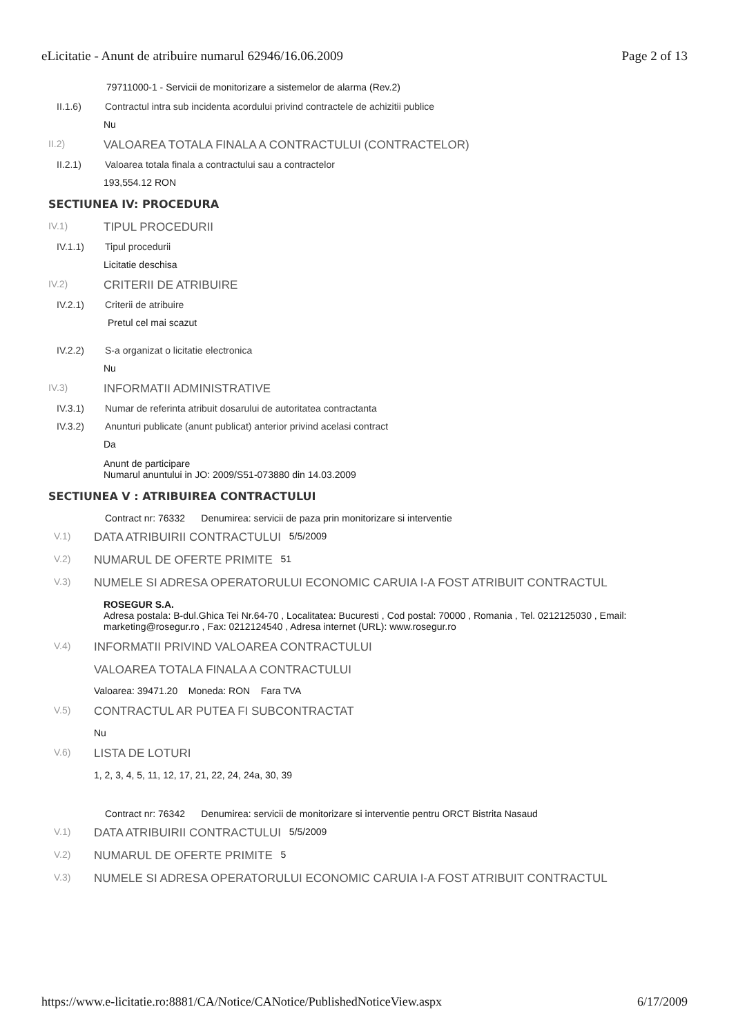eLicitatie - Anunt de atribuire numarul 62946/16.06.2009 Page 2 of 13
79711000-1 - Servicii de monitorizare a sistemelor de alarma (Rev.2)
II.1.6) Contractul intra sub incidenta acordului privind contractele de achizitii publice
Nu
II.2) VALOAREA TOTALA FINALA A CONTRACTULUI (CONTRACTELOR)
II.2.1) Valoarea totala finala a contractului sau a contractelor
193,554.12 RON
SECTIUNEA IV: PROCEDURA
IV.1) TIPUL PROCEDURII
IV.1.1) Tipul procedurii
Licitatie deschisa
IV.2) CRITERII DE ATRIBUIRE
IV.2.1) Criterii de atribuire
Pretul cel mai scazut
IV.2.2) S-a organizat o licitatie electronica
Nu
IV.3) INFORMATII ADMINISTRATIVE
IV.3.1) Numar de referinta atribuit dosarului de autoritatea contractanta
IV.3.2) Anunturi publicate (anunt publicat) anterior privind acelasi contract
Da
Anunt de participare
Numarul anuntului in JO: 2009/S51-073880 din 14.03.2009
SECTIUNEA V : ATRIBUIREA CONTRACTULUI
Contract nr: 76332 Denumirea: servicii de paza prin monitorizare si interventie
V.1) DATA ATRIBUIRII CONTRACTULUI 5/5/2009
V.2) NUMARUL DE OFERTE PRIMITE 51
V.3) NUMELE SI ADRESA OPERATORULUI ECONOMIC CARUIA I-A FOST ATRIBUIT CONTRACTUL
ROSEGUR S.A.
Adresa postala: B-dul.Ghica Tei Nr.64-70 , Localitatea: Bucuresti , Cod postal: 70000 , Romania , Tel. 0212125030 , Email: marketing@rosegur.ro , Fax: 0212124540 , Adresa internet (URL): www.rosegur.ro
V.4) INFORMATII PRIVIND VALOAREA CONTRACTULUI
VALOAREA TOTALA FINALA A CONTRACTULUI
Valoarea: 39471.20 Moneda: RON Fara TVA
V.5) CONTRACTUL AR PUTEA FI SUBCONTRACTAT
Nu
V.6) LISTA DE LOTURI
1, 2, 3, 4, 5, 11, 12, 17, 21, 22, 24, 24a, 30, 39
Contract nr: 76342 Denumirea: servicii de monitorizare si interventie pentru ORCT Bistrita Nasaud
V.1) DATA ATRIBUIRII CONTRACTULUI 5/5/2009
V.2) NUMARUL DE OFERTE PRIMITE 5
V.3) NUMELE SI ADRESA OPERATORULUI ECONOMIC CARUIA I-A FOST ATRIBUIT CONTRACTUL
https://www.e-licitatie.ro:8881/CA/Notice/CANotice/PublishedNoticeView.aspx 6/17/2009